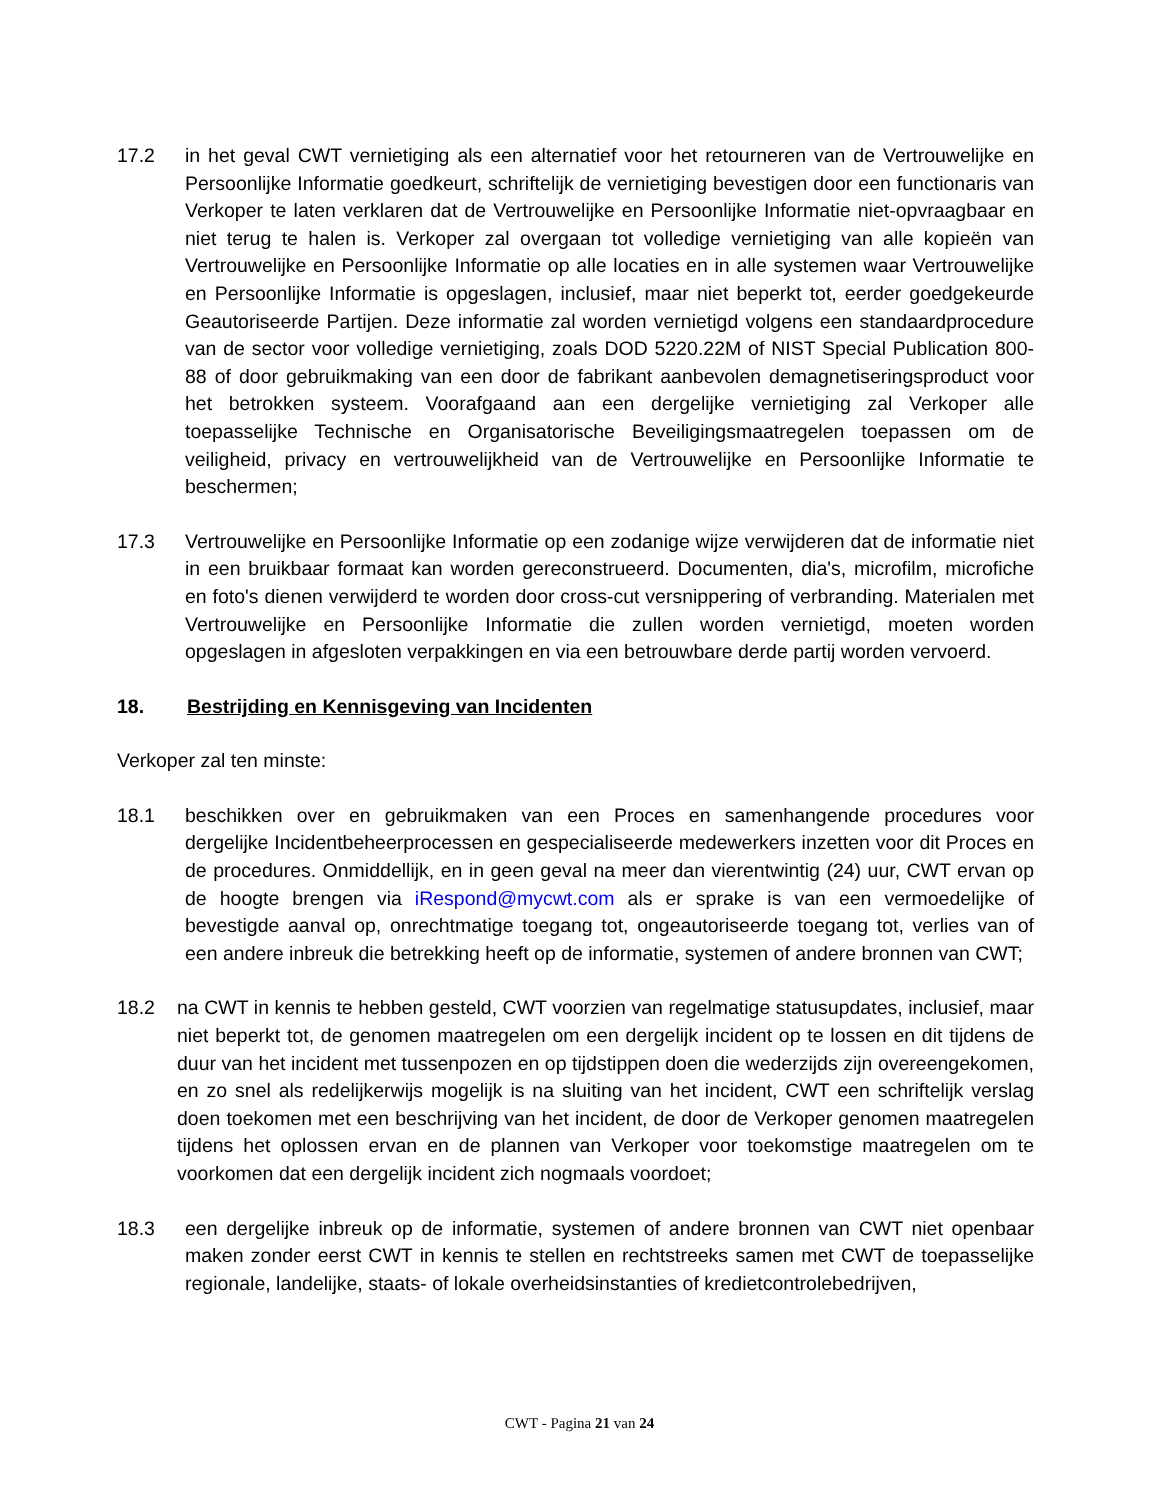17.2 in het geval CWT vernietiging als een alternatief voor het retourneren van de Vertrouwelijke en Persoonlijke Informatie goedkeurt, schriftelijk de vernietiging bevestigen door een functionaris van Verkoper te laten verklaren dat de Vertrouwelijke en Persoonlijke Informatie niet-opvraagbaar en niet terug te halen is. Verkoper zal overgaan tot volledige vernietiging van alle kopieën van Vertrouwelijke en Persoonlijke Informatie op alle locaties en in alle systemen waar Vertrouwelijke en Persoonlijke Informatie is opgeslagen, inclusief, maar niet beperkt tot, eerder goedgekeurde Geautoriseerde Partijen. Deze informatie zal worden vernietigd volgens een standaardprocedure van de sector voor volledige vernietiging, zoals DOD 5220.22M of NIST Special Publication 800-88 of door gebruikmaking van een door de fabrikant aanbevolen demagnetiseringsproduct voor het betrokken systeem. Voorafgaand aan een dergelijke vernietiging zal Verkoper alle toepasselijke Technische en Organisatorische Beveiligingsmaatregelen toepassen om de veiligheid, privacy en vertrouwelijkheid van de Vertrouwelijke en Persoonlijke Informatie te beschermen;
17.3 Vertrouwelijke en Persoonlijke Informatie op een zodanige wijze verwijderen dat de informatie niet in een bruikbaar formaat kan worden gereconstrueerd. Documenten, dia's, microfilm, microfiche en foto's dienen verwijderd te worden door cross-cut versnippering of verbranding. Materialen met Vertrouwelijke en Persoonlijke Informatie die zullen worden vernietigd, moeten worden opgeslagen in afgesloten verpakkingen en via een betrouwbare derde partij worden vervoerd.
18. Bestrijding en Kennisgeving van Incidenten
Verkoper zal ten minste:
18.1 beschikken over en gebruikmaken van een Proces en samenhangende procedures voor dergelijke Incidentbeheerprocessen en gespecialiseerde medewerkers inzetten voor dit Proces en de procedures. Onmiddellijk, en in geen geval na meer dan vierentwintig (24) uur, CWT ervan op de hoogte brengen via iRespond@mycwt.com als er sprake is van een vermoedelijke of bevestigde aanval op, onrechtmatige toegang tot, ongeautoriseerde toegang tot, verlies van of een andere inbreuk die betrekking heeft op de informatie, systemen of andere bronnen van CWT;
18.2 na CWT in kennis te hebben gesteld, CWT voorzien van regelmatige statusupdates, inclusief, maar niet beperkt tot, de genomen maatregelen om een dergelijk incident op te lossen en dit tijdens de duur van het incident met tussenpozen en op tijdstippen doen die wederzijds zijn overeengekomen, en zo snel als redelijkerwijs mogelijk is na sluiting van het incident, CWT een schriftelijk verslag doen toekomen met een beschrijving van het incident, de door de Verkoper genomen maatregelen tijdens het oplossen ervan en de plannen van Verkoper voor toekomstige maatregelen om te voorkomen dat een dergelijk incident zich nogmaals voordoet;
18.3 een dergelijke inbreuk op de informatie, systemen of andere bronnen van CWT niet openbaar maken zonder eerst CWT in kennis te stellen en rechtstreeks samen met CWT de toepasselijke regionale, landelijke, staats- of lokale overheidsinstanties of kredietcontrolebedrijven,
CWT - Pagina 21 van 24